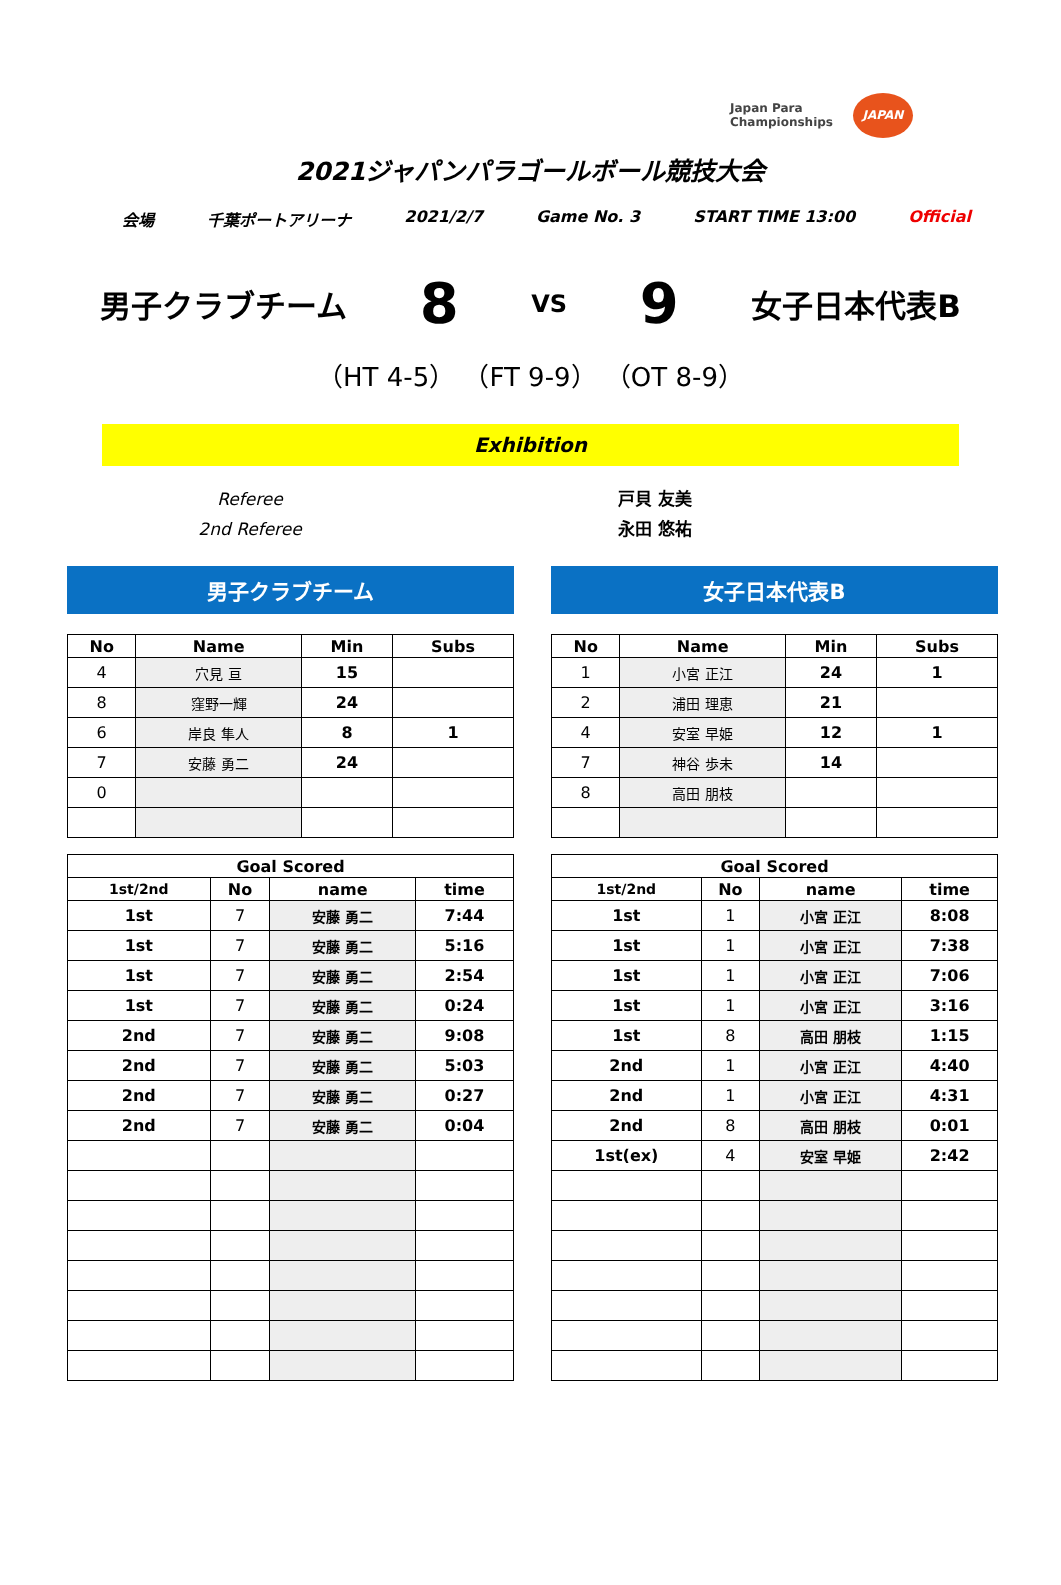Japan Para
Championships
JAPAN
2021ジャパンパラゴールボール競技大会
会場 千葉ポートアリーナ 2021/2/7 Game No. 3 START TIME 13:00 Official
男子クラブチーム 8 VS 9 女子日本代表B
（HT 4-5） （FT 9-9） （OT 8-9）
Exhibition
Referee
2nd Referee
戸貝 友美
永田 悠祐
男子クラブチーム
| No | Name | Min | Subs |
| --- | --- | --- | --- |
| 4 | 穴見 亘 | 15 | |
| 8 | 窪野一輝 | 24 | |
| 6 | 岸良 隼人 | 8 | 1 |
| 7 | 安藤 勇二 | 24 | |
| 0 | | | |
| Goal Scored | | | |
| --- | --- | --- | --- |
| 1st/2nd | No | name | time |
| 1st | 7 | 安藤 勇二 | 7:44 |
| 1st | 7 | 安藤 勇二 | 5:16 |
| 1st | 7 | 安藤 勇二 | 2:54 |
| 1st | 7 | 安藤 勇二 | 0:24 |
| 2nd | 7 | 安藤 勇二 | 9:08 |
| 2nd | 7 | 安藤 勇二 | 5:03 |
| 2nd | 7 | 安藤 勇二 | 0:27 |
| 2nd | 7 | 安藤 勇二 | 0:04 |
女子日本代表B
| No | Name | Min | Subs |
| --- | --- | --- | --- |
| 1 | 小宮 正江 | 24 | 1 |
| 2 | 浦田 理恵 | 21 | |
| 4 | 安室 早姫 | 12 | 1 |
| 7 | 神谷 歩未 | 14 | |
| 8 | 高田 朋枝 | | |
| Goal Scored | | | |
| --- | --- | --- | --- |
| 1st/2nd | No | name | time |
| 1st | 1 | 小宮 正江 | 8:08 |
| 1st | 1 | 小宮 正江 | 7:38 |
| 1st | 1 | 小宮 正江 | 7:06 |
| 1st | 1 | 小宮 正江 | 3:16 |
| 1st | 8 | 高田 朋枝 | 1:15 |
| 2nd | 1 | 小宮 正江 | 4:40 |
| 2nd | 1 | 小宮 正江 | 4:31 |
| 2nd | 8 | 高田 朋枝 | 0:01 |
| 1st(ex) | 4 | 安室 早姫 | 2:42 |